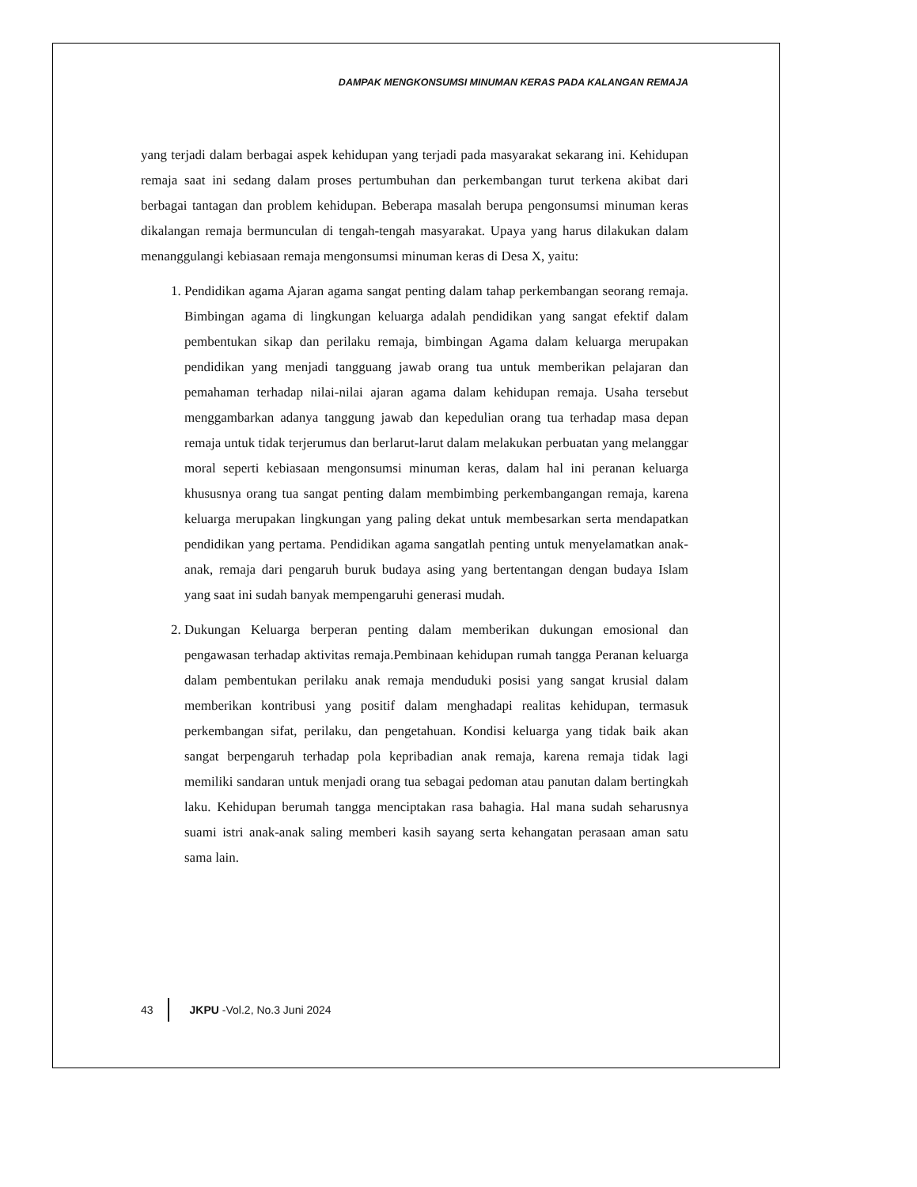DAMPAK MENGKONSUMSI MINUMAN KERAS PADA KALANGAN REMAJA
yang terjadi dalam berbagai aspek kehidupan yang terjadi pada masyarakat sekarang ini. Kehidupan remaja saat ini sedang dalam proses pertumbuhan dan perkembangan turut terkena akibat dari berbagai tantagan dan problem kehidupan. Beberapa masalah berupa pengonsumsi minuman keras dikalangan remaja bermunculan di tengah-tengah masyarakat. Upaya yang harus dilakukan dalam menanggulangi kebiasaan remaja mengonsumsi minuman keras di Desa X, yaitu:
1. Pendidikan agama Ajaran agama sangat penting dalam tahap perkembangan seorang remaja. Bimbingan agama di lingkungan keluarga adalah pendidikan yang sangat efektif dalam pembentukan sikap dan perilaku remaja, bimbingan Agama dalam keluarga merupakan pendidikan yang menjadi tangguang jawab orang tua untuk memberikan pelajaran dan pemahaman terhadap nilai-nilai ajaran agama dalam kehidupan remaja. Usaha tersebut menggambarkan adanya tanggung jawab dan kepedulian orang tua terhadap masa depan remaja untuk tidak terjerumus dan berlarut-larut dalam melakukan perbuatan yang melanggar moral seperti kebiasaan mengonsumsi minuman keras, dalam hal ini peranan keluarga khususnya orang tua sangat penting dalam membimbing perkembangangan remaja, karena keluarga merupakan lingkungan yang paling dekat untuk membesarkan serta mendapatkan pendidikan yang pertama. Pendidikan agama sangatlah penting untuk menyelamatkan anak-anak, remaja dari pengaruh buruk budaya asing yang bertentangan dengan budaya Islam yang saat ini sudah banyak mempengaruhi generasi mudah.
2. Dukungan Keluarga berperan penting dalam memberikan dukungan emosional dan pengawasan terhadap aktivitas remaja.Pembinaan kehidupan rumah tangga Peranan keluarga dalam pembentukan perilaku anak remaja menduduki posisi yang sangat krusial dalam memberikan kontribusi yang positif dalam menghadapi realitas kehidupan, termasuk perkembangan sifat, perilaku, dan pengetahuan. Kondisi keluarga yang tidak baik akan sangat berpengaruh terhadap pola kepribadian anak remaja, karena remaja tidak lagi memiliki sandaran untuk menjadi orang tua sebagai pedoman atau panutan dalam bertingkah laku. Kehidupan berumah tangga menciptakan rasa bahagia. Hal mana sudah seharusnya suami istri anak-anak saling memberi kasih sayang serta kehangatan perasaan aman satu sama lain.
43 JKPU -Vol.2, No.3 Juni 2024